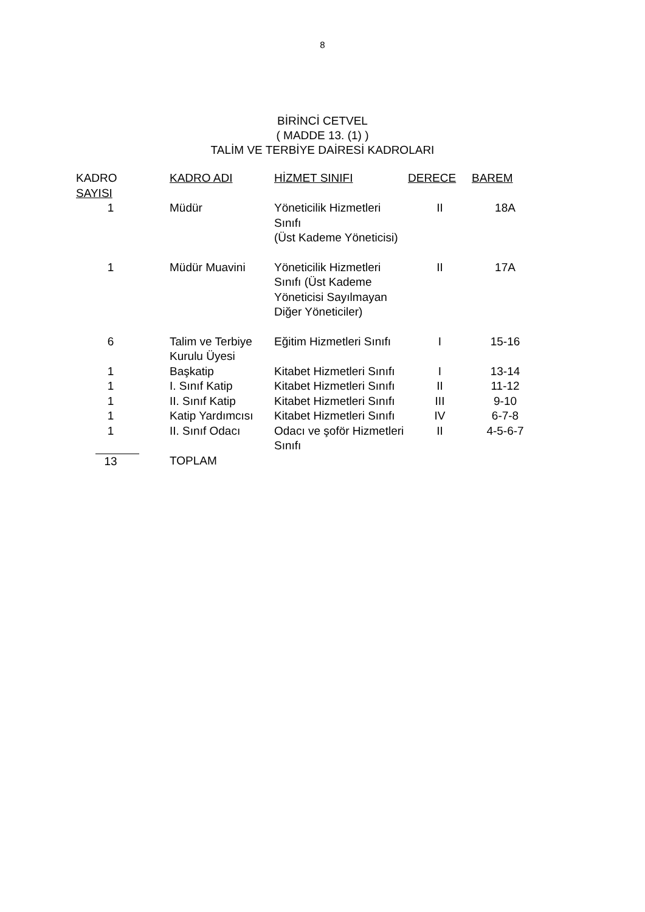8
BİRİNCİ CETVEL
( MADDE 13. (1) )
TALİM VE TERBİYE DAİRESİ KADROLARI
| KADRO SAYISI | KADRO ADI | HİZMET SINIFI | DERECE | BAREM |
| --- | --- | --- | --- | --- |
| 1 | Müdür | Yöneticilik Hizmetleri Sınıfı (Üst Kademe Yöneticisi) | II | 18A |
| 1 | Müdür Muavini | Yöneticilik Hizmetleri Sınıfı (Üst Kademe Yöneticisi Sayılmayan Diğer Yöneticiler) | II | 17A |
| 6 | Talim ve Terbiye Kurulu Üyesi | Eğitim Hizmetleri Sınıfı | I | 15-16 |
| 1 | Başkatip | Kitabet Hizmetleri Sınıfı | I | 13-14 |
| 1 | I. Sınıf Katip | Kitabet Hizmetleri Sınıfı | II | 11-12 |
| 1 | II. Sınıf Katip | Kitabet Hizmetleri Sınıfı | III | 9-10 |
| 1 | Katip Yardımcısı | Kitabet Hizmetleri Sınıfı | IV | 6-7-8 |
| 1 | II. Sınıf Odacı | Odacı ve şoför Hizmetleri Sınıfı | II | 4-5-6-7 |
| 13 | TOPLAM | | | |